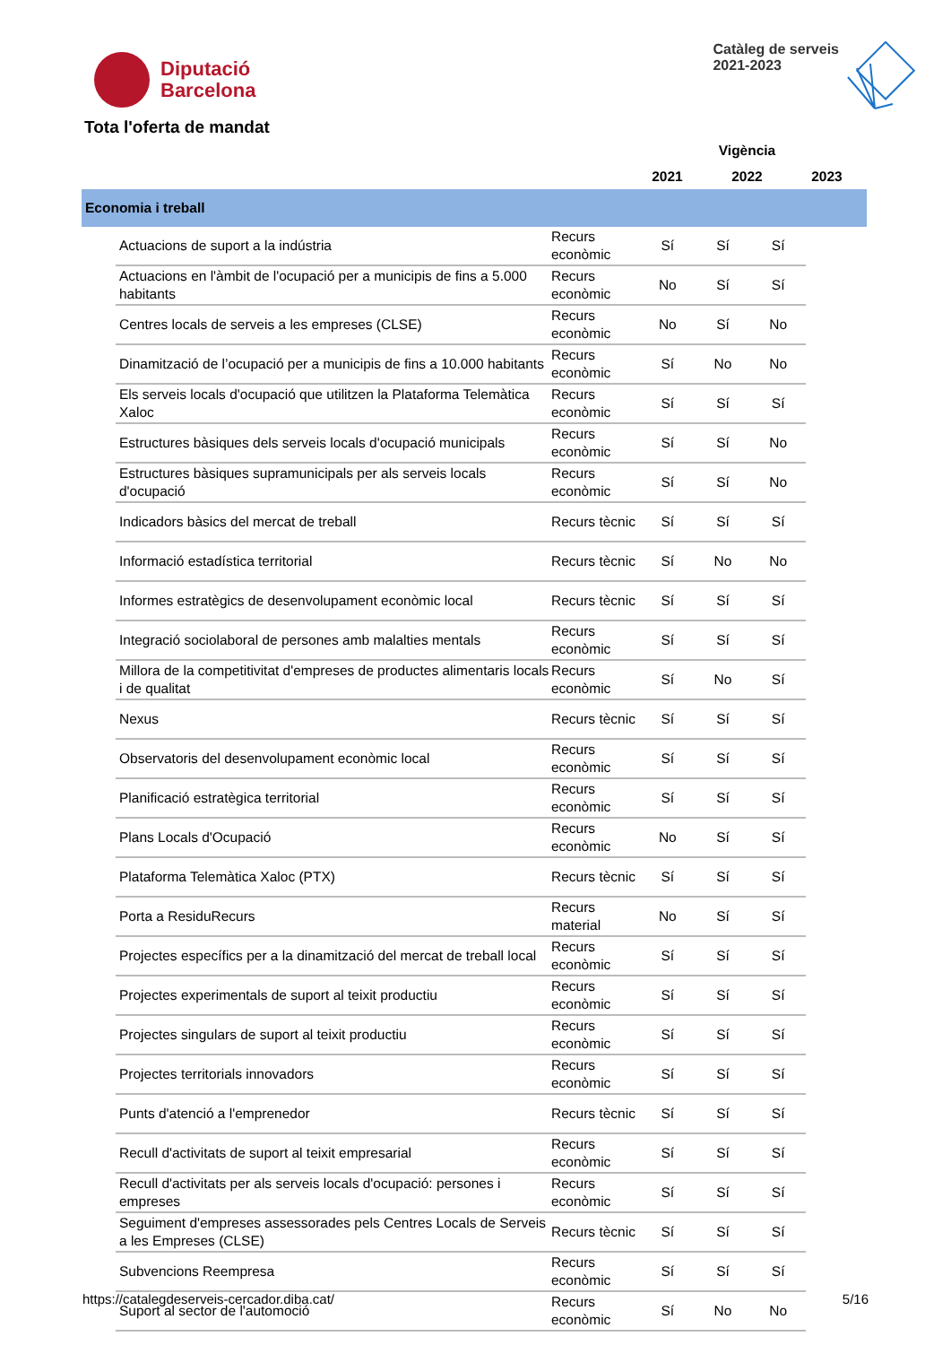Diputació
Barcelona
Catàleg de serveis
2021-2023
Tota l'oferta de mandat
| | | Vigència | | |
| | | 2021 | 2022 | 2023 |
| Economia i treball | | | | |
| Actuacions de suport a la indústria | Recurs econòmic | Sí | Sí | Sí |
| Actuacions en l'àmbit de l'ocupació per a municipis de fins a 5.000 habitants | Recurs econòmic | No | Sí | Sí |
| Centres locals de serveis a les empreses (CLSE) | Recurs econòmic | No | Sí | No |
| Dinamització de l’ocupació per a municipis de fins a 10.000 habitants | Recurs econòmic | Sí | No | No |
| Els serveis locals d'ocupació que utilitzen la Plataforma Telemàtica Xaloc | Recurs econòmic | Sí | Sí | Sí |
| Estructures bàsiques dels serveis locals d'ocupació municipals | Recurs econòmic | Sí | Sí | No |
| Estructures bàsiques supramunicipals per als serveis locals d'ocupació | Recurs econòmic | Sí | Sí | No |
| Indicadors bàsics del mercat de treball | Recurs tècnic | Sí | Sí | Sí |
| Informació estadística territorial | Recurs tècnic | Sí | No | No |
| Informes estratègics de desenvolupament econòmic local | Recurs tècnic | Sí | Sí | Sí |
| Integració sociolaboral de persones amb malalties mentals | Recurs econòmic | Sí | Sí | Sí |
| Millora de la competitivitat d'empreses de productes alimentaris locals i de qualitat | Recurs econòmic | Sí | No | Sí |
| Nexus | Recurs tècnic | Sí | Sí | Sí |
| Observatoris del desenvolupament econòmic local | Recurs econòmic | Sí | Sí | Sí |
| Planificació estratègica territorial | Recurs econòmic | Sí | Sí | Sí |
| Plans Locals d'Ocupació | Recurs econòmic | No | Sí | Sí |
| Plataforma Telemàtica Xaloc (PTX) | Recurs tècnic | Sí | Sí | Sí |
| Porta a ResiduRecurs | Recurs material | No | Sí | Sí |
| Projectes específics per a la dinamització del mercat de treball local | Recurs econòmic | Sí | Sí | Sí |
| Projectes experimentals de suport al teixit productiu | Recurs econòmic | Sí | Sí | Sí |
| Projectes singulars de suport al teixit productiu | Recurs econòmic | Sí | Sí | Sí |
| Projectes territorials innovadors | Recurs econòmic | Sí | Sí | Sí |
| Punts d'atenció a l'emprenedor | Recurs tècnic | Sí | Sí | Sí |
| Recull d'activitats de suport al teixit empresarial | Recurs econòmic | Sí | Sí | Sí |
| Recull d'activitats per als serveis locals d'ocupació: persones i empreses | Recurs econòmic | Sí | Sí | Sí |
| Seguiment d'empreses assessorades pels Centres Locals de Serveis a les Empreses (CLSE) | Recurs tècnic | Sí | Sí | Sí |
| Subvencions Reempresa | Recurs econòmic | Sí | Sí | Sí |
| Suport al sector de l'automoció | Recurs econòmic | Sí | No | No |
https://catalegdeserveis-cercador.diba.cat/ 5/16